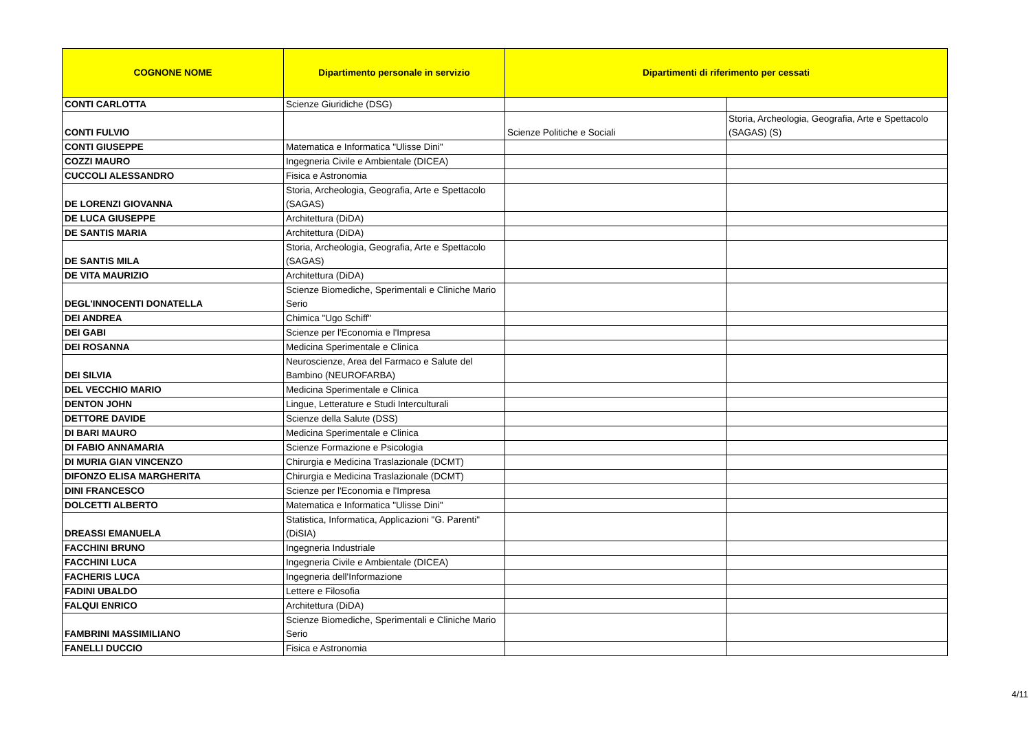| COGNONE NOME | Dipartimento personale in servizio | Dipartimenti di riferimento per cessati | |
| --- | --- | --- | --- |
| CONTI CARLOTTA | Scienze Giuridiche (DSG) | | |
| CONTI FULVIO | | Scienze Politiche e Sociali | Storia, Archeologia, Geografia, Arte e Spettacolo (SAGAS) (S) |
| CONTI GIUSEPPE | Matematica e Informatica "Ulisse Dini" | | |
| COZZI MAURO | Ingegneria Civile e Ambientale (DICEA) | | |
| CUCCOLI ALESSANDRO | Fisica e Astronomia | | |
| DE LORENZI GIOVANNA | Storia, Archeologia, Geografia, Arte e Spettacolo (SAGAS) | | |
| DE LUCA GIUSEPPE | Architettura (DiDA) | | |
| DE SANTIS MARIA | Architettura (DiDA) | | |
| DE SANTIS MILA | Storia, Archeologia, Geografia, Arte e Spettacolo (SAGAS) | | |
| DE VITA MAURIZIO | Architettura (DiDA) | | |
| DEGL'INNOCENTI DONATELLA | Scienze Biomediche, Sperimentali e Cliniche Mario Serio | | |
| DEI ANDREA | Chimica "Ugo Schiff" | | |
| DEI GABI | Scienze per l'Economia e l'Impresa | | |
| DEI ROSANNA | Medicina Sperimentale e Clinica | | |
| DEI SILVIA | Neuroscienze, Area del Farmaco e Salute del Bambino (NEUROFARBA) | | |
| DEL VECCHIO MARIO | Medicina Sperimentale e Clinica | | |
| DENTON JOHN | Lingue, Letterature e Studi Interculturali | | |
| DETTORE DAVIDE | Scienze della Salute (DSS) | | |
| DI BARI MAURO | Medicina Sperimentale e Clinica | | |
| DI FABIO ANNAMARIA | Scienze Formazione e Psicologia | | |
| DI MURIA GIAN VINCENZO | Chirurgia e Medicina Traslazionale (DCMT) | | |
| DIFONZO ELISA MARGHERITA | Chirurgia e Medicina Traslazionale (DCMT) | | |
| DINI FRANCESCO | Scienze per l'Economia e l'Impresa | | |
| DOLCETTI ALBERTO | Matematica e Informatica "Ulisse Dini" | | |
| DREASSI EMANUELA | Statistica, Informatica, Applicazioni "G. Parenti" (DiSIA) | | |
| FACCHINI BRUNO | Ingegneria Industriale | | |
| FACCHINI LUCA | Ingegneria Civile e Ambientale (DICEA) | | |
| FACHERIS LUCA | Ingegneria dell'Informazione | | |
| FADINI UBALDO | Lettere e Filosofia | | |
| FALQUI ENRICO | Architettura (DiDA) | | |
| FAMBRINI MASSIMILIANO | Scienze Biomediche, Sperimentali e Cliniche Mario Serio | | |
| FANELLI DUCCIO | Fisica e Astronomia | | |
4/11